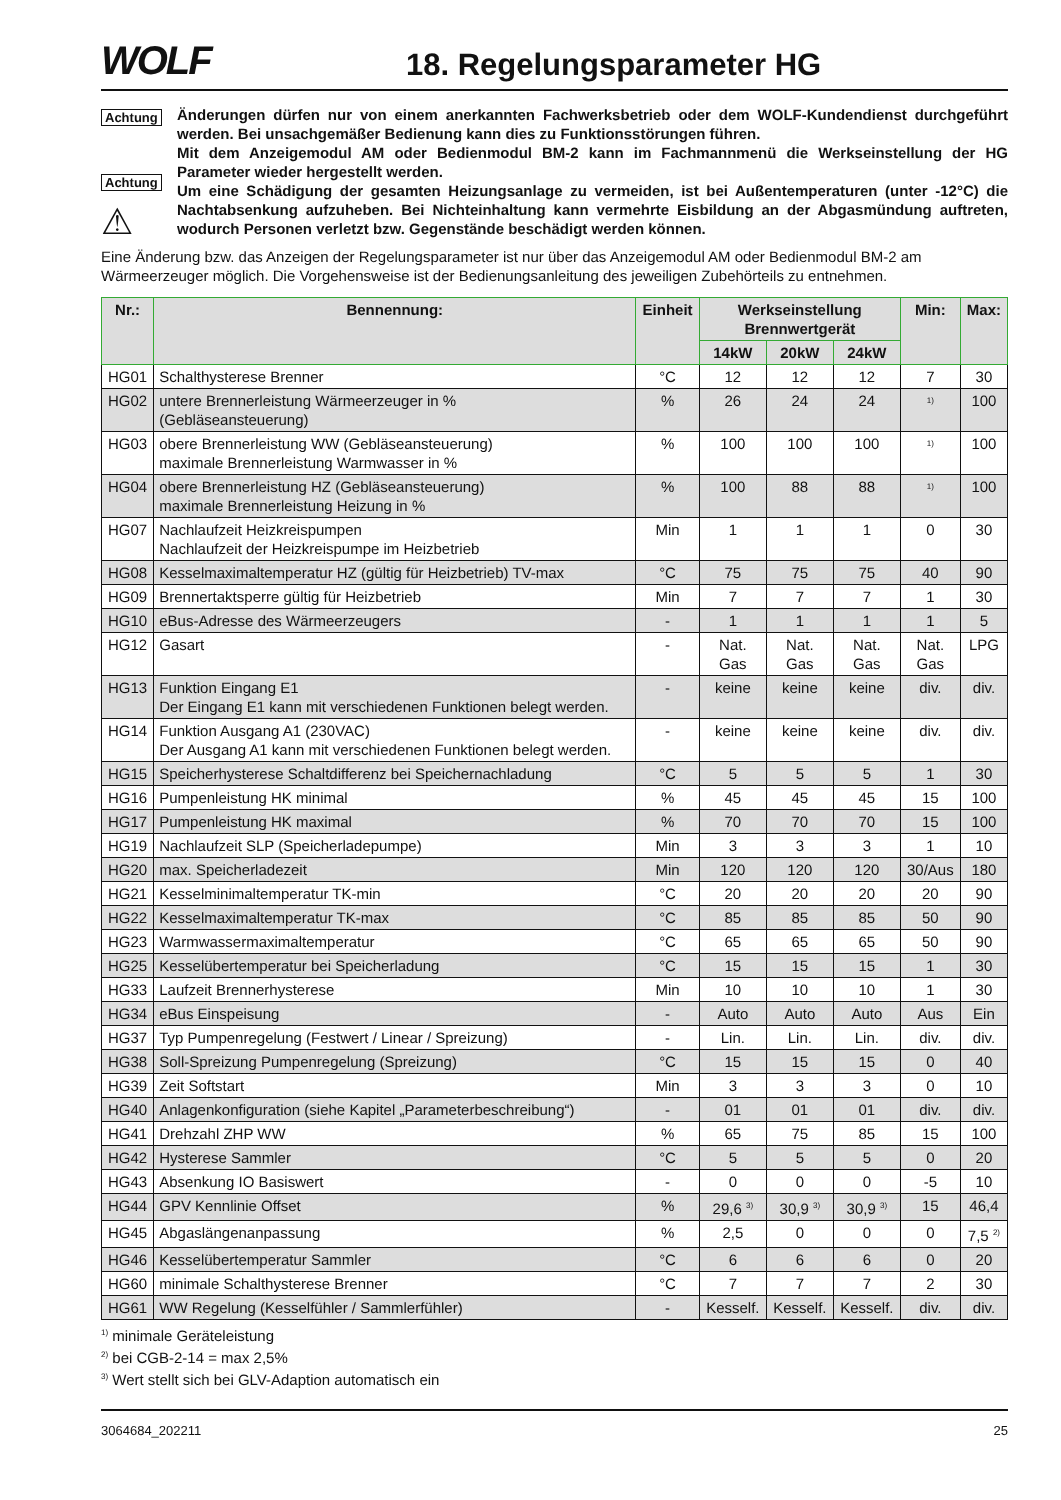WOLF
18. Regelungsparameter HG
Achtung
Achtung
⚠
Änderungen dürfen nur von einem anerkannten Fachwerksbetrieb oder dem WOLF-Kundendienst durchgeführt werden. Bei unsachgemäßer Bedienung kann dies zu Funktionsstörungen führen.
Mit dem Anzeigemodul AM oder Bedienmodul BM-2 kann im Fachmannmenü die Werkseinstellung der HG Parameter wieder hergestellt werden.
Um eine Schädigung der gesamten Heizungsanlage zu vermeiden, ist bei Außentemperaturen (unter -12°C) die Nachtabsenkung aufzuheben. Bei Nichteinhaltung kann vermehrte Eisbildung an der Abgasmündung auftreten, wodurch Personen verletzt bzw. Gegenstände beschädigt werden können.
Eine Änderung bzw. das Anzeigen der Regelungsparameter ist nur über das Anzeigemodul AM oder Bedienmodul BM-2 am Wärmeerzeuger möglich. Die Vorgehensweise ist der Bedienungsanleitung des jeweiligen Zubehörteils zu entnehmen.
| Nr.: | Bennennung: | Einheit | Werkseinstellung Brennwertgerät | | | Min: | Max: |
| --- | --- | --- | --- | --- | --- | --- | --- |
| | | | 14kW | 20kW | 24kW | | |
| HG01 | Schalthysterese Brenner | °C | 12 | 12 | 12 | 7 | 30 |
| HG02 | untere Brennerleistung Wärmeerzeuger in % (Gebläseansteuerung) | % | 26 | 24 | 24 | <sup>1)</sup> | 100 |
| HG03 | obere Brennerleistung WW (Gebläseansteuerung) maximale Brennerleistung Warmwasser in % | % | 100 | 100 | 100 | <sup>1)</sup> | 100 |
| HG04 | obere Brennerleistung HZ (Gebläseansteuerung) maximale Brennerleistung Heizung in % | % | 100 | 88 | 88 | <sup>1)</sup> | 100 |
| HG07 | Nachlaufzeit Heizkreispumpen Nachlaufzeit der Heizkreispumpe im Heizbetrieb | Min | 1 | 1 | 1 | 0 | 30 |
| HG08 | Kesselmaximaltemperatur HZ (gültig für Heizbetrieb) TV-max | °C | 75 | 75 | 75 | 40 | 90 |
| HG09 | Brennertaktsperre gültig für Heizbetrieb | Min | 7 | 7 | 7 | 1 | 30 |
| HG10 | eBus-Adresse des Wärmeerzeugers | - | 1 | 1 | 1 | 1 | 5 |
| HG12 | Gasart | - | Nat. Gas | Nat. Gas | Nat. Gas | Nat. Gas | LPG |
| HG13 | Funktion Eingang E1 Der Eingang E1 kann mit verschiedenen Funktionen belegt werden. | - | keine | keine | keine | div. | div. |
| HG14 | Funktion Ausgang A1 (230VAC) Der Ausgang A1 kann mit verschiedenen Funktionen belegt werden. | - | keine | keine | keine | div. | div. |
| HG15 | Speicherhysterese Schaltdifferenz bei Speichernachladung | °C | 5 | 5 | 5 | 1 | 30 |
| HG16 | Pumpenleistung HK minimal | % | 45 | 45 | 45 | 15 | 100 |
| HG17 | Pumpenleistung HK maximal | % | 70 | 70 | 70 | 15 | 100 |
| HG19 | Nachlaufzeit SLP (Speicherladepumpe) | Min | 3 | 3 | 3 | 1 | 10 |
| HG20 | max. Speicherladezeit | Min | 120 | 120 | 120 | 30/Aus | 180 |
| HG21 | Kesselminimaltemperatur TK-min | °C | 20 | 20 | 20 | 20 | 90 |
| HG22 | Kesselmaximaltemperatur TK-max | °C | 85 | 85 | 85 | 50 | 90 |
| HG23 | Warmwassermaximaltemperatur | °C | 65 | 65 | 65 | 50 | 90 |
| HG25 | Kesselübertemperatur bei Speicherladung | °C | 15 | 15 | 15 | 1 | 30 |
| HG33 | Laufzeit Brennerhysterese | Min | 10 | 10 | 10 | 1 | 30 |
| HG34 | eBus Einspeisung | - | Auto | Auto | Auto | Aus | Ein |
| HG37 | Typ Pumpenregelung (Festwert / Linear / Spreizung) | - | Lin. | Lin. | Lin. | div. | div. |
| HG38 | Soll-Spreizung Pumpenregelung (Spreizung) | °C | 15 | 15 | 15 | 0 | 40 |
| HG39 | Zeit Softstart | Min | 3 | 3 | 3 | 0 | 10 |
| HG40 | Anlagenkonfiguration (siehe Kapitel „Parameterbeschreibung“) | - | 01 | 01 | 01 | div. | div. |
| HG41 | Drehzahl ZHP WW | % | 65 | 75 | 85 | 15 | 100 |
| HG42 | Hysterese Sammler | °C | 5 | 5 | 5 | 0 | 20 |
| HG43 | Absenkung IO Basiswert | - | 0 | 0 | 0 | -5 | 10 |
| HG44 | GPV Kennlinie Offset | % | 29,6 <sup>3)</sup> | 30,9 <sup>3)</sup> | 30,9 <sup>3)</sup> | 15 | 46,4 |
| HG45 | Abgaslängenanpassung | % | 2,5 | 0 | 0 | 0 | 7,5 <sup>2)</sup> |
| HG46 | Kesselübertemperatur Sammler | °C | 6 | 6 | 6 | 0 | 20 |
| HG60 | minimale Schalthysterese Brenner | °C | 7 | 7 | 7 | 2 | 30 |
| HG61 | WW Regelung (Kesselfühler / Sammlerfühler) | - | Kesself. | Kesself. | Kesself. | div. | div. |
<sup>1)</sup> minimale Geräteleistung
<sup>2)</sup> bei CGB-2-14 = max 2,5%
<sup>3)</sup> Wert stellt sich bei GLV-Adaption automatisch ein
3064684_202211 25